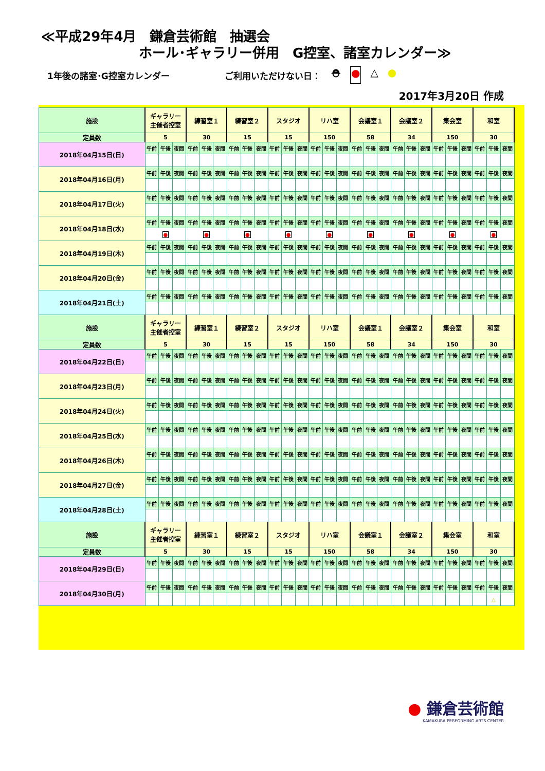≪平成29年4月　鎌倉芸術館　抽選会
ホール･ギャラリー併用　G控室、諸室カレンダー≫
1年後の諸室･G控室カレンダー ご利用いただけない日：
⛑ ● △ ●
2017年3月20日 作成
| 施設 | ギャラリー 主催者控室 | | | 練習室１ | | | 練習室２ | | | スタジオ | | | リハ室 | | | 会議室１ | | | 会議室２ | | | 集会室 | | | 和室 | | |
| --- | --- | --- | --- | --- | --- | --- | --- | --- | --- | --- | --- | --- | --- | --- | --- | --- | --- | --- | --- | --- | --- | --- | --- | --- | --- | --- | --- |
| 定員数 | 5 | | | 30 | | | 15 | | | 15 | | | 150 | | | 58 | | | 34 | | | 150 | | | 30 | | |
| 2018年04月15日(日) | 午前 | 午後 | 夜間 | 午前 | 午後 | 夜間 | 午前 | 午後 | 夜間 | 午前 | 午後 | 夜間 | 午前 | 午後 | 夜間 | 午前 | 午後 | 夜間 | 午前 | 午後 | 夜間 | 午前 | 午後 | 夜間 | 午前 | 午後 | 夜間 |
| 2018年04月16日(月) | 午前 | 午後 | 夜間 | 午前 | 午後 | 夜間 | 午前 | 午後 | 夜間 | 午前 | 午後 | 夜間 | 午前 | 午後 | 夜間 | 午前 | 午後 | 夜間 | 午前 | 午後 | 夜間 | 午前 | 午後 | 夜間 | 午前 | 午後 | 夜間 |
| 2018年04月17日(火) | 午前 | 午後 | 夜間 | 午前 | 午後 | 夜間 | 午前 | 午後 | 夜間 | 午前 | 午後 | 夜間 | 午前 | 午後 | 夜間 | 午前 | 午後 | 夜間 | 午前 | 午後 | 夜間 | 午前 | 午後 | 夜間 | 午前 | 午後 | 夜間 |
| 2018年04月18日(水) | 午前 | 午後 | 夜間 | 午前 | 午後 | 夜間 | 午前 | 午後 | 夜間 | 午前 | 午後 | 夜間 | 午前 | 午後 | 夜間 | 午前 | 午後 | 夜間 | 午前 | 午後 | 夜間 | 午前 | 午後 | 夜間 | 午前 | 午後 | 夜間 |
| | ● | | | ● | | | ● | | | ● | | | ● | | | ● | | | ● | | | ● | | | ● | | |
| 2018年04月19日(木) | 午前 | 午後 | 夜間 | 午前 | 午後 | 夜間 | 午前 | 午後 | 夜間 | 午前 | 午後 | 夜間 | 午前 | 午後 | 夜間 | 午前 | 午後 | 夜間 | 午前 | 午後 | 夜間 | 午前 | 午後 | 夜間 | 午前 | 午後 | 夜間 |
| 2018年04月20日(金) | 午前 | 午後 | 夜間 | 午前 | 午後 | 夜間 | 午前 | 午後 | 夜間 | 午前 | 午後 | 夜間 | 午前 | 午後 | 夜間 | 午前 | 午後 | 夜間 | 午前 | 午後 | 夜間 | 午前 | 午後 | 夜間 | 午前 | 午後 | 夜間 |
| 2018年04月21日(土) | 午前 | 午後 | 夜間 | 午前 | 午後 | 夜間 | 午前 | 午後 | 夜間 | 午前 | 午後 | 夜間 | 午前 | 午後 | 夜間 | 午前 | 午後 | 夜間 | 午前 | 午後 | 夜間 | 午前 | 午後 | 夜間 | 午前 | 午後 | 夜間 |
| 施設 | ギャラリー 主催者控室 | | | 練習室１ | | | 練習室２ | | | スタジオ | | | リハ室 | | | 会議室１ | | | 会議室２ | | | 集会室 | | | 和室 | | |
| 定員数 | 5 | | | 30 | | | 15 | | | 15 | | | 150 | | | 58 | | | 34 | | | 150 | | | 30 | | |
| 2018年04月22日(日) | 午前 | 午後 | 夜間 | 午前 | 午後 | 夜間 | 午前 | 午後 | 夜間 | 午前 | 午後 | 夜間 | 午前 | 午後 | 夜間 | 午前 | 午後 | 夜間 | 午前 | 午後 | 夜間 | 午前 | 午後 | 夜間 | 午前 | 午後 | 夜間 |
| 2018年04月23日(月) | 午前 | 午後 | 夜間 | 午前 | 午後 | 夜間 | 午前 | 午後 | 夜間 | 午前 | 午後 | 夜間 | 午前 | 午後 | 夜間 | 午前 | 午後 | 夜間 | 午前 | 午後 | 夜間 | 午前 | 午後 | 夜間 | 午前 | 午後 | 夜間 |
| 2018年04月24日(火) | 午前 | 午後 | 夜間 | 午前 | 午後 | 夜間 | 午前 | 午後 | 夜間 | 午前 | 午後 | 夜間 | 午前 | 午後 | 夜間 | 午前 | 午後 | 夜間 | 午前 | 午後 | 夜間 | 午前 | 午後 | 夜間 | 午前 | 午後 | 夜間 |
| 2018年04月25日(水) | 午前 | 午後 | 夜間 | 午前 | 午後 | 夜間 | 午前 | 午後 | 夜間 | 午前 | 午後 | 夜間 | 午前 | 午後 | 夜間 | 午前 | 午後 | 夜間 | 午前 | 午後 | 夜間 | 午前 | 午後 | 夜間 | 午前 | 午後 | 夜間 |
| 2018年04月26日(木) | 午前 | 午後 | 夜間 | 午前 | 午後 | 夜間 | 午前 | 午後 | 夜間 | 午前 | 午後 | 夜間 | 午前 | 午後 | 夜間 | 午前 | 午後 | 夜間 | 午前 | 午後 | 夜間 | 午前 | 午後 | 夜間 | 午前 | 午後 | 夜間 |
| 2018年04月27日(金) | 午前 | 午後 | 夜間 | 午前 | 午後 | 夜間 | 午前 | 午後 | 夜間 | 午前 | 午後 | 夜間 | 午前 | 午後 | 夜間 | 午前 | 午後 | 夜間 | 午前 | 午後 | 夜間 | 午前 | 午後 | 夜間 | 午前 | 午後 | 夜間 |
| 2018年04月28日(土) | 午前 | 午後 | 夜間 | 午前 | 午後 | 夜間 | 午前 | 午後 | 夜間 | 午前 | 午後 | 夜間 | 午前 | 午後 | 夜間 | 午前 | 午後 | 夜間 | 午前 | 午後 | 夜間 | 午前 | 午後 | 夜間 | 午前 | 午後 | 夜間 |
| 施設 | ギャラリー 主催者控室 | | | 練習室１ | | | 練習室２ | | | スタジオ | | | リハ室 | | | 会議室１ | | | 会議室２ | | | 集会室 | | | 和室 | | |
| 定員数 | 5 | | | 30 | | | 15 | | | 15 | | | 150 | | | 58 | | | 34 | | | 150 | | | 30 | | |
| 2018年04月29日(日) | 午前 | 午後 | 夜間 | 午前 | 午後 | 夜間 | 午前 | 午後 | 夜間 | 午前 | 午後 | 夜間 | 午前 | 午後 | 夜間 | 午前 | 午後 | 夜間 | 午前 | 午後 | 夜間 | 午前 | 午後 | 夜間 | 午前 | 午後 | 夜間 |
| 2018年04月30日(月) | 午前 | 午後 | 夜間 | 午前 | 午後 | 夜間 | 午前 | 午後 | 夜間 | 午前 | 午後 | 夜間 | 午前 | 午後 | 夜間 | 午前 | 午後 | 夜間 | 午前 | 午後 | 夜間 | 午前 | 午後 | 夜間 | 午前 | 午後 | 夜間 |
| | | | | | | | | | | | | | | | | | | | | | | | | | | △ | |
● 鎌倉芸術館
KAMAKURA PERFORMING ARTS CENTER